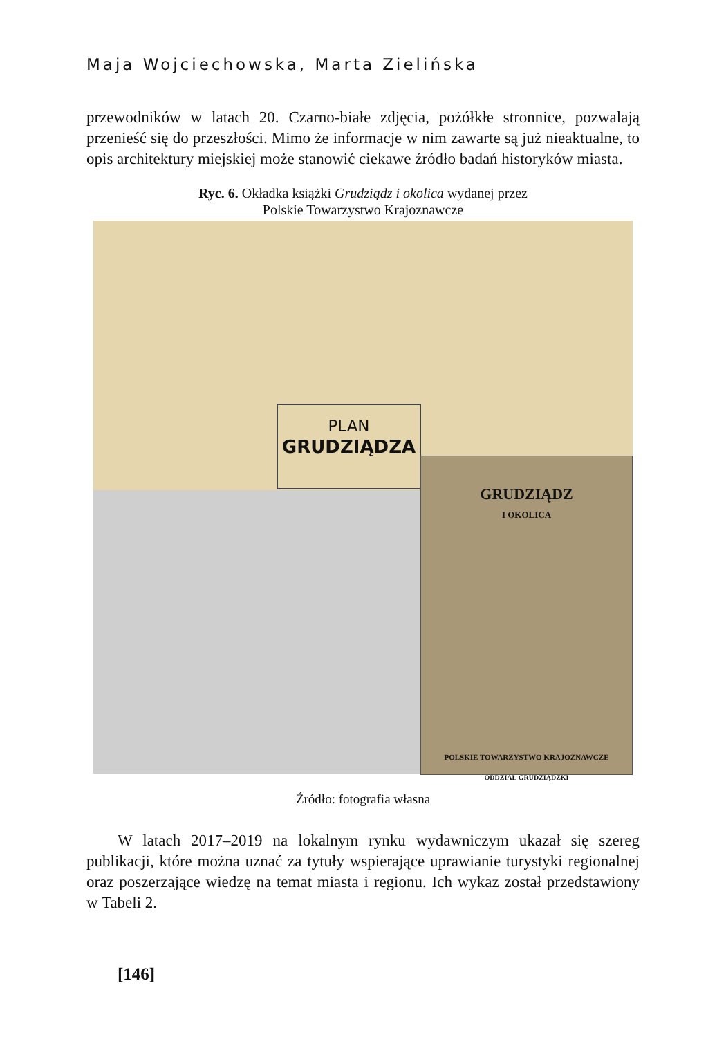Maja Wojciechowska, Marta Zielińska
przewodników w latach 20. Czarno-białe zdjęcia, pożółkłe stronnice, pozwalają przenieść się do przeszłości. Mimo że informacje w nim zawarte są już nieaktualne, to opis architektury miejskiej może stanowić ciekawe źródło badań historyków miasta.
Ryc. 6. Okładka książki Grudziądz i okolica wydanej przez
Polskie Towarzystwo Krajoznawcze
PLAN
GRUDZIĄDZA
GRUDZIĄDZ
I OKOLICA
POLSKIE TOWARZYSTWO KRAJOZNAWCZE
ODDZIAŁ GRUDZIĄDZKI
Źródło: fotografia własna
W latach 2017–2019 na lokalnym rynku wydawniczym ukazał się szereg publikacji, które można uznać za tytuły wspierające uprawianie turystyki regionalnej oraz poszerzające wiedzę na temat miasta i regionu. Ich wykaz został przedstawiony w Tabeli 2.
[146]